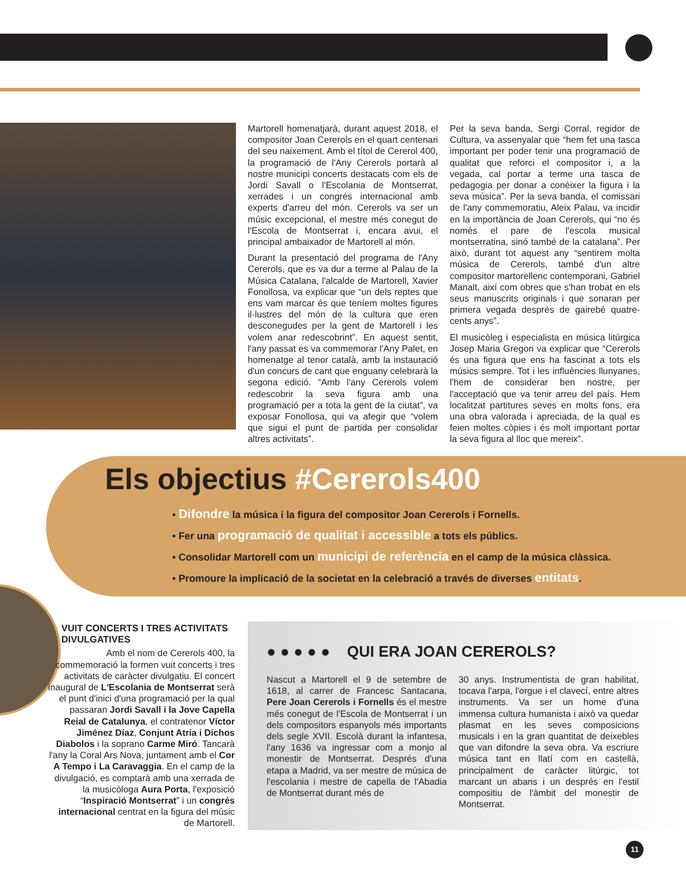Martorell homenatjarà, durant aquest 2018, el compositor Joan Cererols en el quart centenari del seu naixement. Amb el títol de Cererol 400, la programació de l'Any Cererols portarà al nostre municipi concerts destacats com els de Jordi Savall o l'Escolania de Montserrat, xerrades i un congrés internacional amb experts d'arreu del món. Cererols va ser un músic excepcional, el mestre més conegut de l'Escola de Montserrat i, encara avui, el principal ambaixador de Martorell al món.
Durant la presentació del programa de l'Any Cererols, que es va dur a terme al Palau de la Música Catalana, l'alcalde de Martorell, Xavier Fonollosa, va explicar que “un dels reptes que ens vam marcar és que teníem moltes figures il·lustres del món de la cultura que eren desconegudes per la gent de Martorell i les volem anar redescobrint”. En aquest sentit, l'any passat es va commemorar l'Any Palet, en homenatge al tenor català, amb la instauració d'un concurs de cant que enguany celebrarà la segona edició. “Amb l'any Cererols volem redescobrir la seva figura amb una programació per a tota la gent de la ciutat”, va exposar Fonollosa, qui va afegir que “volem que sigui el punt de partida per consolidar altres activitats”.
Per la seva banda, Sergi Corral, regidor de Cultura, va assenyalar que “hem fet una tasca important per poder tenir una programació de qualitat que reforci el compositor i, a la vegada, cal portar a terme una tasca de pedagogia per donar a conèixer la figura i la seva música”. Per la seva banda, el comissari de l'any commemoratiu, Aleix Palau, va incidir en la importància de Joan Cererols, qui “no és només el pare de l'escola musical montserratina, sinó també de la catalana”. Per això, durant tot aquest any “sentirem molta música de Cererols, també d'un altre compositor martorellenc contemporani, Gabriel Manalt, així com obres que s'han trobat en els seus manuscrits originals i que sonaran per primera vegada després de gairebé quatre-cents anys”.
El musicòleg i especialista en música litúrgica Josep Maria Gregori va explicar que “Cererols és una figura que ens ha fascinat a tots els músics sempre. Tot i les influències llunyanes, l'hem de considerar ben nostre, per l'acceptació que va tenir arreu del país. Hem localitzat partitures seves en molts fons, era una obra valorada i apreciada, de la qual es feien moltes còpies i és molt important portar la seva figura al lloc que mereix”.
Els objectius #Cererols400
• Difondre la música i la figura del compositor Joan Cererols i Fornells.
• Fer una programació de qualitat i accessible a tots els públics.
• Consolidar Martorell com un municipi de referència en el camp de la música clàssica.
• Promoure la implicació de la societat en la celebració a través de diverses entitats.
VUIT CONCERTS I TRES ACTIVITATS DIVULGATIVES
Amb el nom de Cererols 400, la commemoració la formen vuit concerts i tres activitats de caràcter divulgatiu. El concert inaugural de L'Escolania de Montserrat serà el punt d'inici d'una programació per la qual passaran Jordi Savall i la Jove Capella Reial de Catalunya, el contratenor Víctor Jiménez Díaz, Conjunt Atria i Dichos Diabolos i la soprano Carme Miró. Tancarà l'any la Coral Ars Nova, juntament amb el Cor A Tempo i La Caravaggia. En el camp de la divulgació, es comptarà amb una xerrada de la musicòloga Aura Porta, l'exposició “Inspiració Montserrat” i un congrés internacional centrat en la figura del músic de Martorell.
● ● ● ● ● QUI ERA JOAN CEREROLS?
Nascut a Martorell el 9 de setembre de 1618, al carrer de Francesc Santacana, Pere Joan Cererols i Fornells és el mestre més conegut de l'Escola de Montserrat i un dels compositors espanyols més importants dels segle XVII. Escolà durant la infantesa, l'any 1636 va ingressar com a monjo al monestir de Montserrat. Després d'una etapa a Madrid, va ser mestre de música de l'escolania i mestre de capella de l'Abadia de Montserrat durant més de
30 anys. Instrumentista de gran habilitat, tocava l'arpa, l'orgue i el clavecí, entre altres instruments. Va ser un home d'una immensa cultura humanista i això va quedar plasmat en les seves composicions musicals i en la gran quantitat de deixebles que van difondre la seva obra. Va escriure música tant en llatí com en castellà, principalment de caràcter litúrgic, tot marcant un abans i un després en l'estil compositiu de l'àmbit del monestir de Montserrat.
11